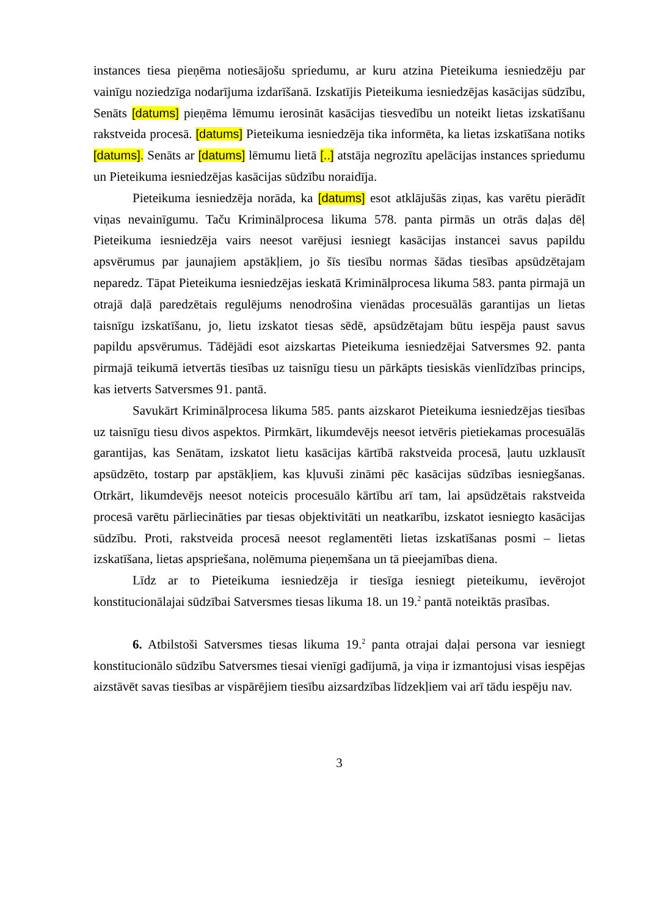instances tiesa pieņēma notiesājošu spriedumu, ar kuru atzina Pieteikuma iesniedzēju par vainīgu noziedzīga nodarījuma izdarīšanā. Izskatījis Pieteikuma iesniedzējas kasācijas sūdzību, Senāts [datums] pieņēma lēmumu ierosināt kasācijas tiesvedību un noteikt lietas izskatīšanu rakstveida procesā. [datums] Pieteikuma iesniedzēja tika informēta, ka lietas izskatīšana notiks [datums]. Senāts ar [datums] lēmumu lietā [..] atstāja negrozītu apelācijas instances spriedumu un Pieteikuma iesniedzējas kasācijas sūdzību noraidīja.
Pieteikuma iesniedzēja norāda, ka [datums] esot atklājušās ziņas, kas varētu pierādīt viņas nevainīgumu. Taču Kriminālprocesa likuma 578. panta pirmās un otrās daļas dēļ Pieteikuma iesniedzēja vairs neesot varējusi iesniegt kasācijas instancei savus papildu apsvērumus par jaunajiem apstākļiem, jo šīs tiesību normas šādas tiesības apsūdzētajam neparedz. Tāpat Pieteikuma iesniedzējas ieskatā Kriminālprocesa likuma 583. panta pirmajā un otrajā daļā paredzētais regulējums nenodrošina vienādas procesuālās garantijas un lietas taisnīgu izskatīšanu, jo, lietu izskatot tiesas sēdē, apsūdzētajam būtu iespēja paust savus papildu apsvērumus. Tādējādi esot aizskartas Pieteikuma iesniedzējai Satversmes 92. panta pirmajā teikumā ietvertās tiesības uz taisnīgu tiesu un pārkāpts tiesiskās vienlīdzības princips, kas ietverts Satversmes 91. pantā.
Savukārt Kriminālprocesa likuma 585. pants aizskarot Pieteikuma iesniedzējas tiesības uz taisnīgu tiesu divos aspektos. Pirmkārt, likumdevējs neesot ietvēris pietiekamas procesuālās garantijas, kas Senātam, izskatot lietu kasācijas kārtībā rakstveida procesā, ļautu uzklausīt apsūdzēto, tostarp par apstākļiem, kas kļuvuši zināmi pēc kasācijas sūdzības iesniegšanas. Otrkārt, likumdevējs neesot noteicis procesuālo kārtību arī tam, lai apsūdzētais rakstveida procesā varētu pārliecināties par tiesas objektivitāti un neatkarību, izskatot iesniegto kasācijas sūdzību. Proti, rakstveida procesā neesot reglamentēti lietas izskatīšanas posmi – lietas izskatīšana, lietas apspriešana, nolēmuma pieņemšana un tā pieejamības diena.
Līdz ar to Pieteikuma iesniedzēja ir tiesīga iesniegt pieteikumu, ievērojot konstitucionālajai sūdzībai Satversmes tiesas likuma 18. un 19.<sup>2</sup> pantā noteiktās prasības.
6. Atbilstoši Satversmes tiesas likuma 19.<sup>2</sup> panta otrajai daļai persona var iesniegt konstitucionālo sūdzību Satversmes tiesai vienīgi gadījumā, ja viņa ir izmantojusi visas iespējas aizstāvēt savas tiesības ar vispārējiem tiesību aizsardzības līdzekļiem vai arī tādu iespēju nav.
3